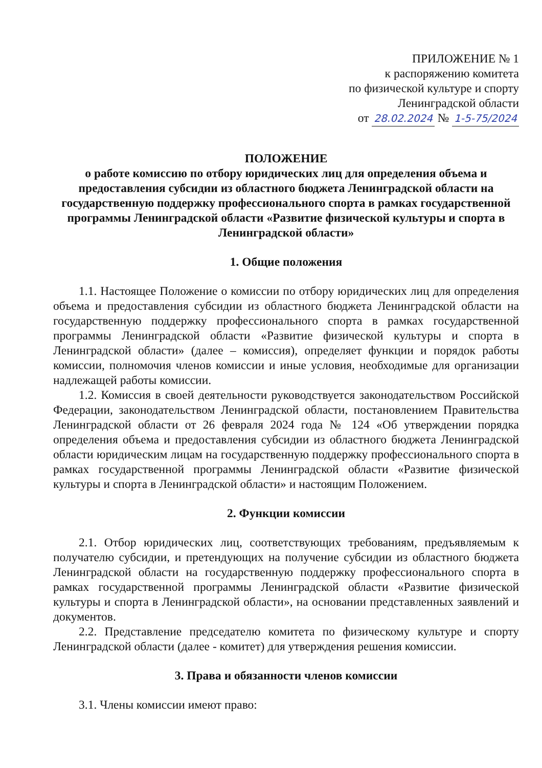ПРИЛОЖЕНИЕ № 1
к распоряжению комитета
по физической культуре и спорту
Ленинградской области
от 28.02.2024 № 1-5-75/2024
ПОЛОЖЕНИЕ
о работе комиссию по отбору юридических лиц для определения объема и предоставления субсидии из областного бюджета Ленинградской области на государственную поддержку профессионального спорта в рамках государственной программы Ленинградской области «Развитие физической культуры и спорта в Ленинградской области»
1. Общие положения
1.1. Настоящее Положение о комиссии по отбору юридических лиц для определения объема и предоставления субсидии из областного бюджета Ленинградской области на государственную поддержку профессионального спорта в рамках государственной программы Ленинградской области «Развитие физической культуры и спорта в Ленинградской области» (далее – комиссия), определяет функции и порядок работы комиссии, полномочия членов комиссии и иные условия, необходимые для организации надлежащей работы комиссии.
1.2. Комиссия в своей деятельности руководствуется законодательством Российской Федерации, законодательством Ленинградской области, постановлением Правительства Ленинградской области от 26 февраля 2024 года № 124 «Об утверждении порядка определения объема и предоставления субсидии из областного бюджета Ленинградской области юридическим лицам на государственную поддержку профессионального спорта в рамках государственной программы Ленинградской области «Развитие физической культуры и спорта в Ленинградской области» и настоящим Положением.
2. Функции комиссии
2.1. Отбор юридических лиц, соответствующих требованиям, предъявляемым к получателю субсидии, и претендующих на получение субсидии из областного бюджета Ленинградской области на государственную поддержку профессионального спорта в рамках государственной программы Ленинградской области «Развитие физической культуры и спорта в Ленинградской области», на основании представленных заявлений и документов.
2.2. Представление председателю комитета по физическому культуре и спорту Ленинградской области (далее - комитет) для утверждения решения комиссии.
3. Права и обязанности членов комиссии
3.1. Члены комиссии имеют право: